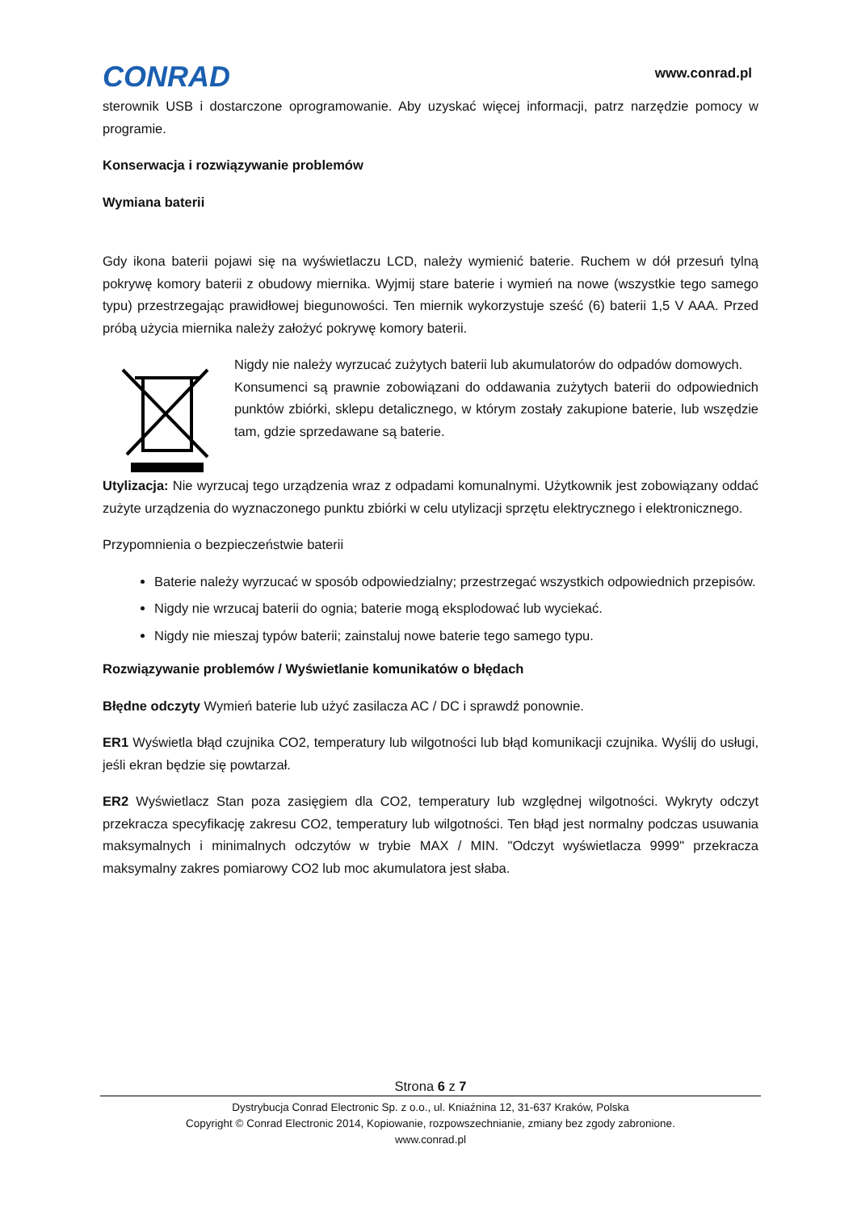CONRAD
www.conrad.pl
sterownik USB i dostarczone oprogramowanie. Aby uzyskać więcej informacji, patrz narzędzie pomocy w programie.
Konserwacja i rozwiązywanie problemów
Wymiana baterii
Gdy ikona baterii pojawi się na wyświetlaczu LCD, należy wymienić baterie. Ruchem w dół przesuń tylną pokrywę komory baterii z obudowy miernika. Wyjmij stare baterie i wymień na nowe (wszystkie tego samego typu) przestrzegając prawidłowej biegunowości. Ten miernik wykorzystuje sześć (6) baterii 1,5 V AAA. Przed próbą użycia miernika należy założyć pokrywę komory baterii.
Nigdy nie należy wyrzucać zużytych baterii lub akumulatorów do odpadów domowych.
Konsumenci są prawnie zobowiązani do oddawania zużytych baterii do odpowiednich punktów zbiórki, sklepu detalicznego, w którym zostały zakupione baterie, lub wszędzie tam, gdzie sprzedawane są baterie.
Utylizacja: Nie wyrzucaj tego urządzenia wraz z odpadami komunalnymi. Użytkownik jest zobowiązany oddać zużyte urządzenia do wyznaczonego punktu zbiórki w celu utylizacji sprzętu elektrycznego i elektronicznego.
Przypomnienia o bezpieczeństwie baterii
Baterie należy wyrzucać w sposób odpowiedzialny; przestrzegać wszystkich odpowiednich przepisów.
Nigdy nie wrzucaj baterii do ognia; baterie mogą eksplodować lub wyciekać.
Nigdy nie mieszaj typów baterii; zainstaluj nowe baterie tego samego typu.
Rozwiązywanie problemów / Wyświetlanie komunikatów o błędach
Błędne odczyty Wymień baterie lub użyć zasilacza AC / DC i sprawdź ponownie.
ER1 Wyświetla błąd czujnika CO2, temperatury lub wilgotności lub błąd komunikacji czujnika. Wyślij do usługi, jeśli ekran będzie się powtarzał.
ER2 Wyświetlacz Stan poza zasięgiem dla CO2, temperatury lub względnej wilgotności. Wykryty odczyt przekracza specyfikację zakresu CO2, temperatury lub wilgotności. Ten błąd jest normalny podczas usuwania maksymalnych i minimalnych odczytów w trybie MAX / MIN. "Odczyt wyświetlacza 9999" przekracza maksymalny zakres pomiarowy CO2 lub moc akumulatora jest słaba.
Strona 6 z 7
Dystrybucja Conrad Electronic Sp. z o.o., ul. Kniaźnina 12, 31-637 Kraków, Polska
Copyright © Conrad Electronic 2014, Kopiowanie, rozpowszechnianie, zmiany bez zgody zabronione.
www.conrad.pl